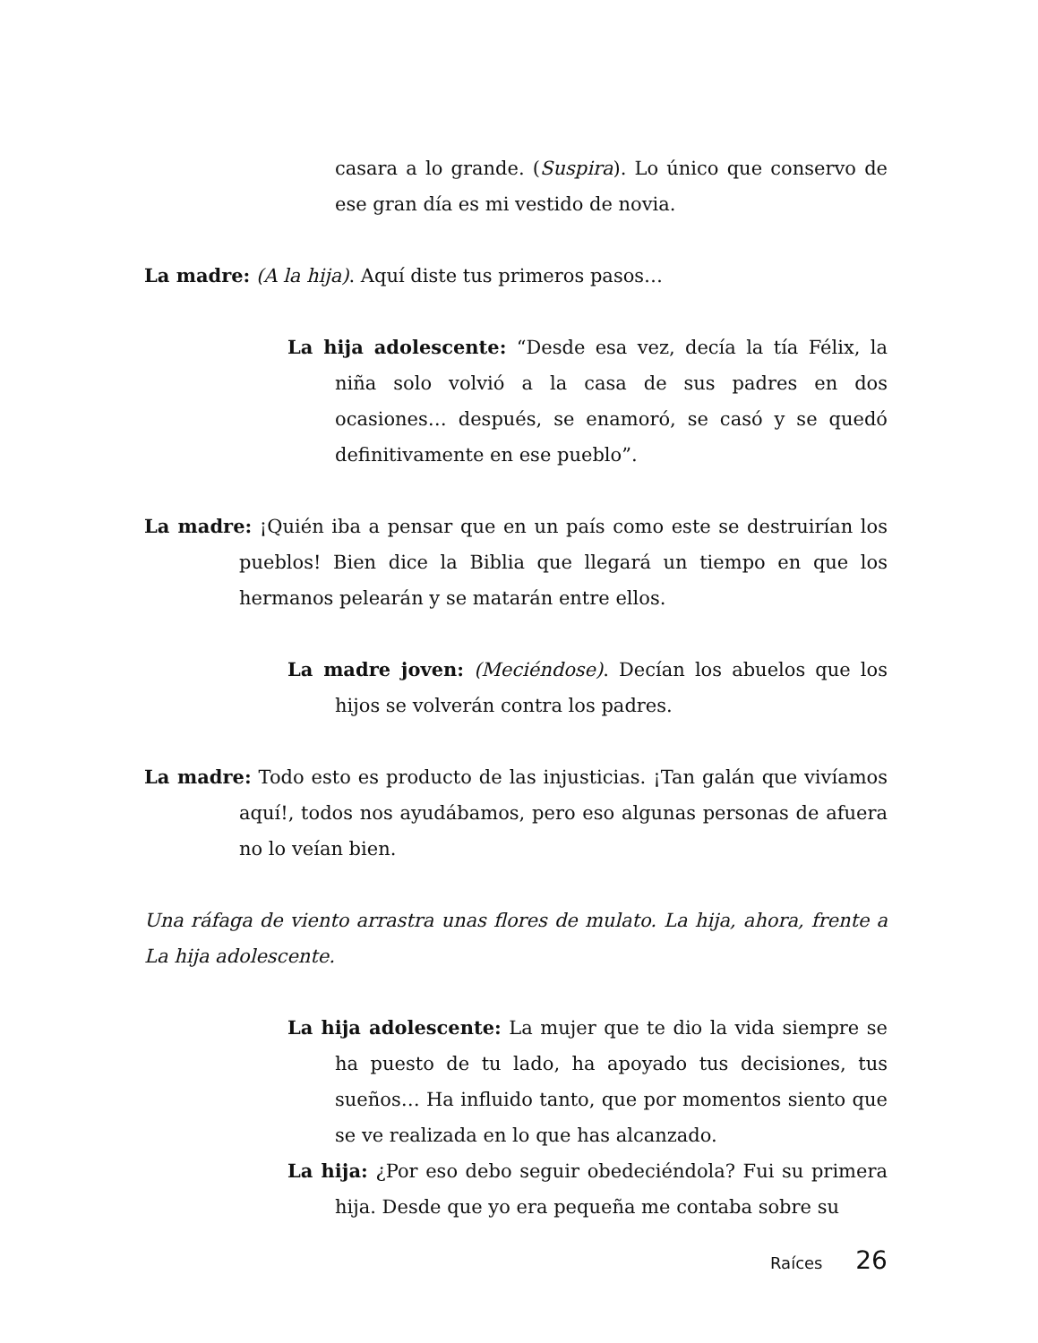casara a lo grande. (Suspira). Lo único que conservo de ese gran día es mi vestido de novia.
La madre: (A la hija). Aquí diste tus primeros pasos…
La hija adolescente: “Desde esa vez, decía la tía Félix, la niña solo volvió a la casa de sus padres en dos ocasiones… después, se enamoró, se casó y se quedó definitivamente en ese pueblo”.
La madre: ¡Quién iba a pensar que en un país como este se destruirían los pueblos! Bien dice la Biblia que llegará un tiempo en que los hermanos pelearán y se matarán entre ellos.
La madre joven: (Meciéndose). Decían los abuelos que los hijos se volverán contra los padres.
La madre: Todo esto es producto de las injusticias. ¡Tan galán que vivíamos aquí!, todos nos ayudábamos, pero eso algunas personas de afuera no lo veían bien.
Una ráfaga de viento arrastra unas flores de mulato. La hija, ahora, frente a La hija adolescente.
La hija adolescente: La mujer que te dio la vida siempre se ha puesto de tu lado, ha apoyado tus decisiones, tus sueños… Ha influido tanto, que por momentos siento que se ve realizada en lo que has alcanzado.
La hija: ¿Por eso debo seguir obedeciéndola? Fui su primera hija. Desde que yo era pequeña me contaba sobre su
Raíces 26